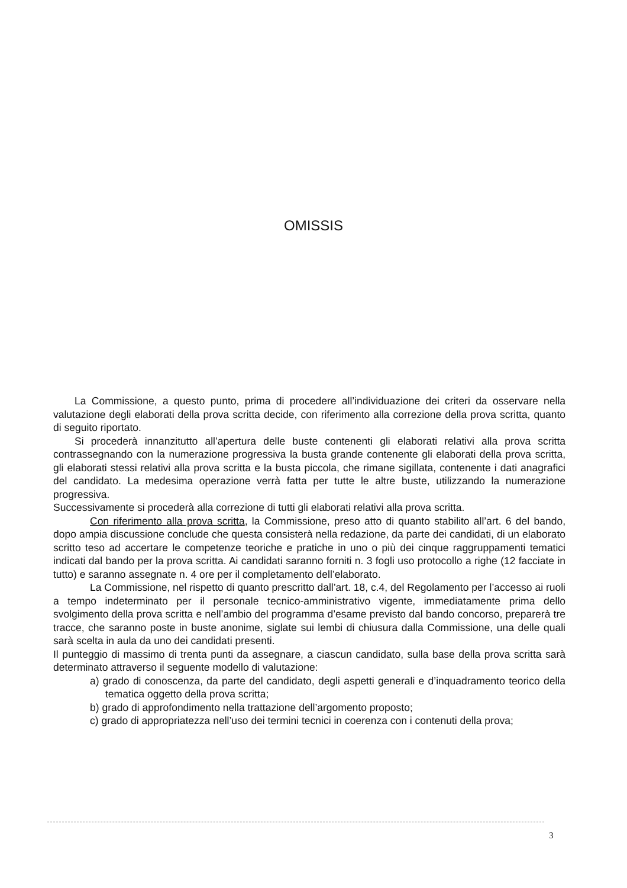OMISSIS
La Commissione, a questo punto, prima di procedere all’individuazione dei criteri da osservare nella valutazione degli elaborati della prova scritta decide, con riferimento alla correzione della prova scritta, quanto di seguito riportato.
Si procederà innanzitutto all’apertura delle buste contenenti gli elaborati relativi alla prova scritta contrassegnando con la numerazione progressiva la busta grande contenente gli elaborati della prova scritta, gli elaborati stessi relativi alla prova scritta e la busta piccola, che rimane sigillata, contenente i dati anagrafici del candidato. La medesima operazione verrà fatta per tutte le altre buste, utilizzando la numerazione progressiva.
Successivamente si procederà alla correzione di tutti gli elaborati relativi alla prova scritta.
Con riferimento alla prova scritta, la Commissione, preso atto di quanto stabilito all’art. 6 del bando, dopo ampia discussione conclude che questa consisterà nella redazione, da parte dei candidati, di un elaborato scritto teso ad accertare le competenze teoriche e pratiche in uno o più dei cinque raggruppamenti tematici indicati dal bando per la prova scritta. Ai candidati saranno forniti n. 3 fogli uso protocollo a righe (12 facciate in tutto) e saranno assegnate n. 4 ore per il completamento dell’elaborato.
La Commissione, nel rispetto di quanto prescritto dall’art. 18, c.4, del Regolamento per l’accesso ai ruoli a tempo indeterminato per il personale tecnico-amministrativo vigente, immediatamente prima dello svolgimento della prova scritta e nell’ambio del programma d’esame previsto dal bando concorso, preparerà tre tracce, che saranno poste in buste anonime, siglate sui lembi di chiusura dalla Commissione, una delle quali sarà scelta in aula da uno dei candidati presenti.
Il punteggio di massimo di trenta punti da assegnare, a ciascun candidato, sulla base della prova scritta sarà determinato attraverso il seguente modello di valutazione:
a) grado di conoscenza, da parte del candidato, degli aspetti generali e d’inquadramento teorico della tematica oggetto della prova scritta;
b) grado di approfondimento nella trattazione dell’argomento proposto;
c) grado di appropriatezza nell’uso dei termini tecnici in coerenza con i contenuti della prova;
3